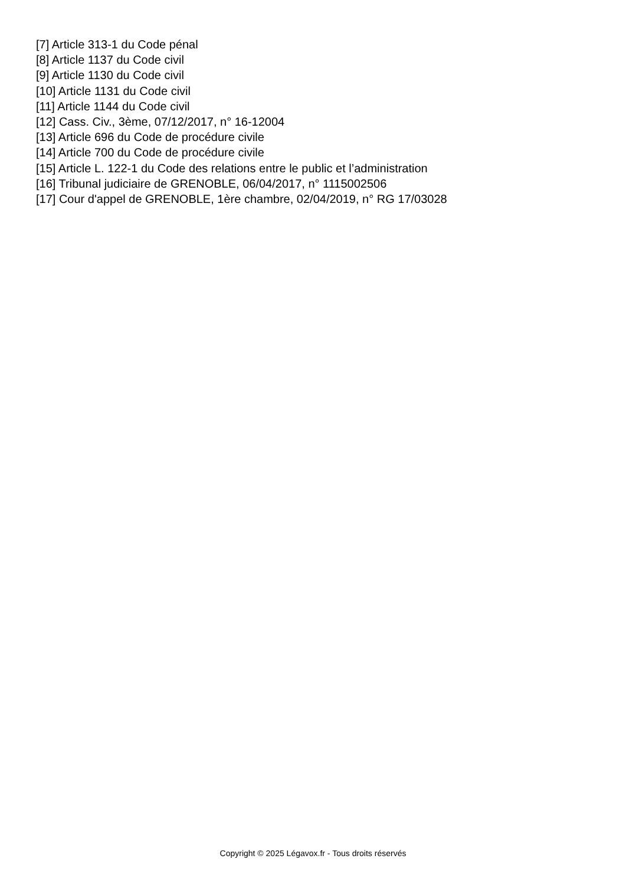[7] Article 313-1 du Code pénal
[8] Article 1137 du Code civil
[9] Article 1130 du Code civil
[10] Article 1131 du Code civil
[11] Article 1144 du Code civil
[12] Cass. Civ., 3ème, 07/12/2017, n° 16-12004
[13] Article 696 du Code de procédure civile
[14] Article 700 du Code de procédure civile
[15] Article L. 122-1 du Code des relations entre le public et l’administration
[16] Tribunal judiciaire de GRENOBLE, 06/04/2017, n° 1115002506
[17] Cour d'appel de GRENOBLE, 1ère chambre, 02/04/2019, n° RG 17/03028
Copyright © 2025 Légavox.fr - Tous droits réservés